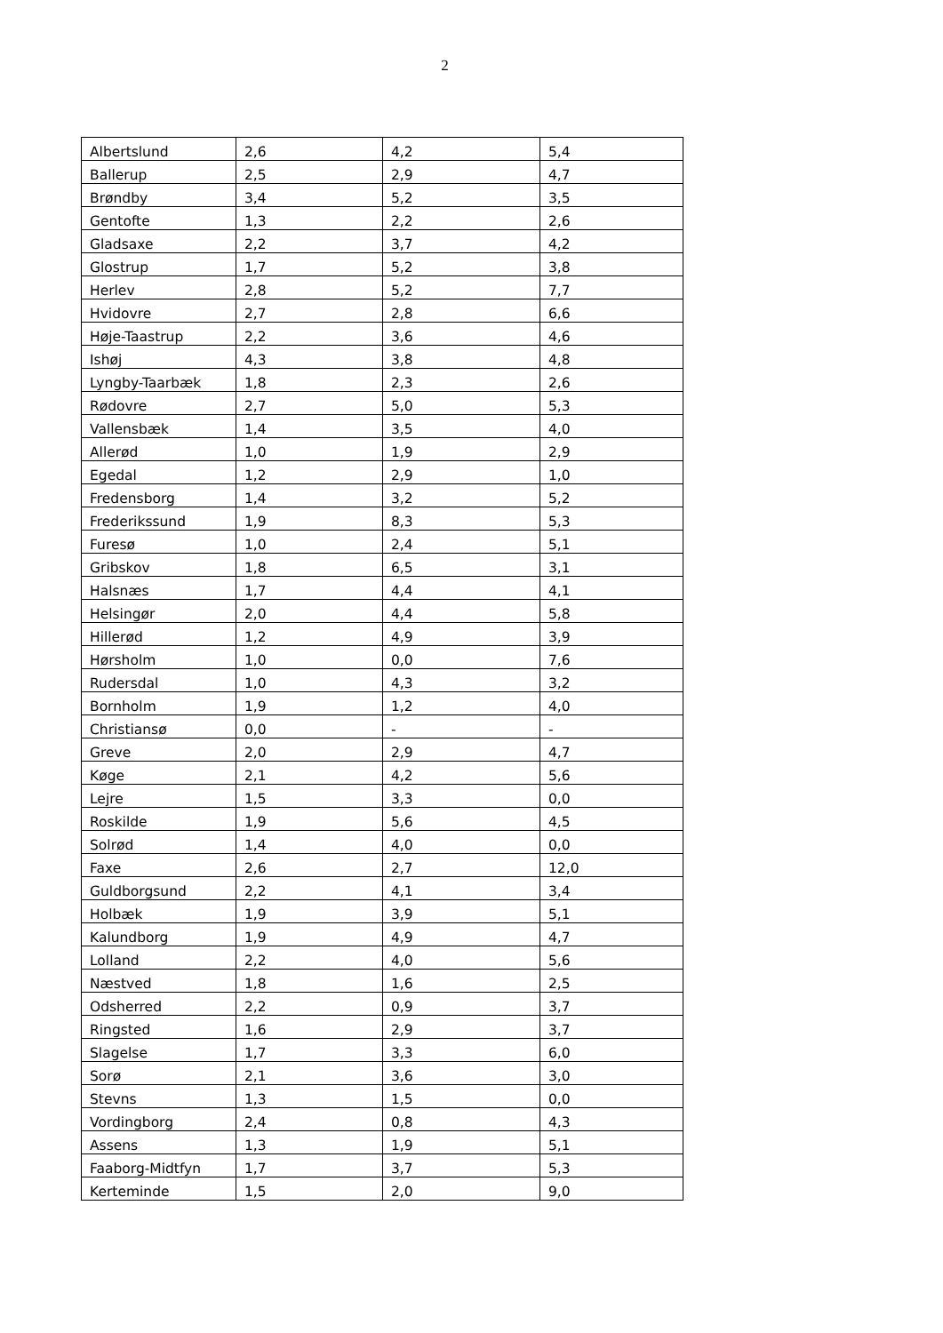2
| Albertslund | 2,6 | 4,2 | 5,4 |
| Ballerup | 2,5 | 2,9 | 4,7 |
| Brøndby | 3,4 | 5,2 | 3,5 |
| Gentofte | 1,3 | 2,2 | 2,6 |
| Gladsaxe | 2,2 | 3,7 | 4,2 |
| Glostrup | 1,7 | 5,2 | 3,8 |
| Herlev | 2,8 | 5,2 | 7,7 |
| Hvidovre | 2,7 | 2,8 | 6,6 |
| Høje-Taastrup | 2,2 | 3,6 | 4,6 |
| Ishøj | 4,3 | 3,8 | 4,8 |
| Lyngby-Taarbæk | 1,8 | 2,3 | 2,6 |
| Rødovre | 2,7 | 5,0 | 5,3 |
| Vallensbæk | 1,4 | 3,5 | 4,0 |
| Allerød | 1,0 | 1,9 | 2,9 |
| Egedal | 1,2 | 2,9 | 1,0 |
| Fredensborg | 1,4 | 3,2 | 5,2 |
| Frederikssund | 1,9 | 8,3 | 5,3 |
| Furesø | 1,0 | 2,4 | 5,1 |
| Gribskov | 1,8 | 6,5 | 3,1 |
| Halsnæs | 1,7 | 4,4 | 4,1 |
| Helsingør | 2,0 | 4,4 | 5,8 |
| Hillerød | 1,2 | 4,9 | 3,9 |
| Hørsholm | 1,0 | 0,0 | 7,6 |
| Rudersdal | 1,0 | 4,3 | 3,2 |
| Bornholm | 1,9 | 1,2 | 4,0 |
| Christiansø | 0,0 | - | - |
| Greve | 2,0 | 2,9 | 4,7 |
| Køge | 2,1 | 4,2 | 5,6 |
| Lejre | 1,5 | 3,3 | 0,0 |
| Roskilde | 1,9 | 5,6 | 4,5 |
| Solrød | 1,4 | 4,0 | 0,0 |
| Faxe | 2,6 | 2,7 | 12,0 |
| Guldborgsund | 2,2 | 4,1 | 3,4 |
| Holbæk | 1,9 | 3,9 | 5,1 |
| Kalundborg | 1,9 | 4,9 | 4,7 |
| Lolland | 2,2 | 4,0 | 5,6 |
| Næstved | 1,8 | 1,6 | 2,5 |
| Odsherred | 2,2 | 0,9 | 3,7 |
| Ringsted | 1,6 | 2,9 | 3,7 |
| Slagelse | 1,7 | 3,3 | 6,0 |
| Sorø | 2,1 | 3,6 | 3,0 |
| Stevns | 1,3 | 1,5 | 0,0 |
| Vordingborg | 2,4 | 0,8 | 4,3 |
| Assens | 1,3 | 1,9 | 5,1 |
| Faaborg-Midtfyn | 1,7 | 3,7 | 5,3 |
| Kerteminde | 1,5 | 2,0 | 9,0 |